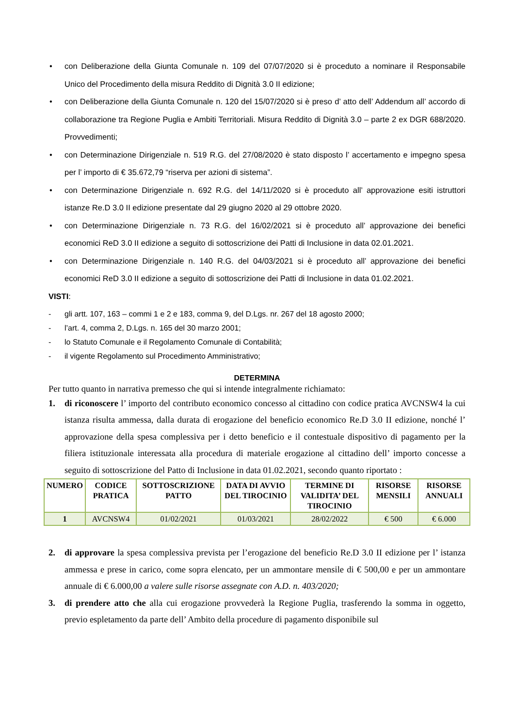• con Deliberazione della Giunta Comunale n. 109 del 07/07/2020 si è proceduto a nominare il Responsabile Unico del Procedimento della misura Reddito di Dignità 3.0 II edizione;
• con Deliberazione della Giunta Comunale n. 120 del 15/07/2020 si è preso d’ atto dell’ Addendum all’ accordo di collaborazione tra Regione Puglia e Ambiti Territoriali. Misura Reddito di Dignità 3.0 – parte 2 ex DGR 688/2020. Provvedimenti;
• con Determinazione Dirigenziale n. 519 R.G. del 27/08/2020 è stato disposto l’ accertamento e impegno spesa per l’ importo di € 35.672,79 “riserva per azioni di sistema”.
• con Determinazione Dirigenziale n. 692 R.G. del 14/11/2020 si è proceduto all’ approvazione esiti istruttori istanze Re.D 3.0 II edizione presentate dal 29 giugno 2020 al 29 ottobre 2020.
• con Determinazione Dirigenziale n. 73 R.G. del 16/02/2021 si è proceduto all’ approvazione dei benefici economici ReD 3.0 II edizione a seguito di sottoscrizione dei Patti di Inclusione in data 02.01.2021.
• con Determinazione Dirigenziale n. 140 R.G. del 04/03/2021 si è proceduto all’ approvazione dei benefici economici ReD 3.0 II edizione a seguito di sottoscrizione dei Patti di Inclusione in data 01.02.2021.
VISTI:
- gli artt. 107, 163 – commi 1 e 2 e 183, comma 9, del D.Lgs. nr. 267 del 18 agosto 2000;
- l’art. 4, comma 2, D.Lgs. n. 165 del 30 marzo 2001;
- lo Statuto Comunale e il Regolamento Comunale di Contabilità;
- il vigente Regolamento sul Procedimento Amministrativo;
DETERMINA
Per tutto quanto in narrativa premesso che qui si intende integralmente richiamato:
1. di riconoscere l’ importo del contributo economico concesso al cittadino con codice pratica AVCNSW4 la cui istanza risulta ammessa, dalla durata di erogazione del beneficio economico Re.D 3.0 II edizione, nonché l’ approvazione della spesa complessiva per i detto beneficio e il contestuale dispositivo di pagamento per la filiera istituzionale interessata alla procedura di materiale erogazione al cittadino dell’ importo concesse a seguito di sottoscrizione del Patto di Inclusione in data 01.02.2021, secondo quanto riportato :
| NUMERO | CODICE PRATICA | SOTTOSCRIZIONE PATTO | DATA DI AVVIO DEL TIROCINIO | TERMINE DI VALIDITA’ DEL TIROCINIO | RISORSE MENSILI | RISORSE ANNUALI |
| --- | --- | --- | --- | --- | --- | --- |
| 1 | AVCNSW4 | 01/02/2021 | 01/03/2021 | 28/02/2022 | € 500 | € 6.000 |
2. di approvare la spesa complessiva prevista per l’erogazione del beneficio Re.D 3.0 II edizione per l’ istanza ammessa e prese in carico, come sopra elencato, per un ammontare mensile di € 500,00 e per un ammontare annuale di € 6.000,00 a valere sulle risorse assegnate con A.D. n. 403/2020;
3. di prendere atto che alla cui erogazione provvederà la Regione Puglia, trasferendo la somma in oggetto, previo espletamento da parte dell’ Ambito della procedure di pagamento disponibile sul